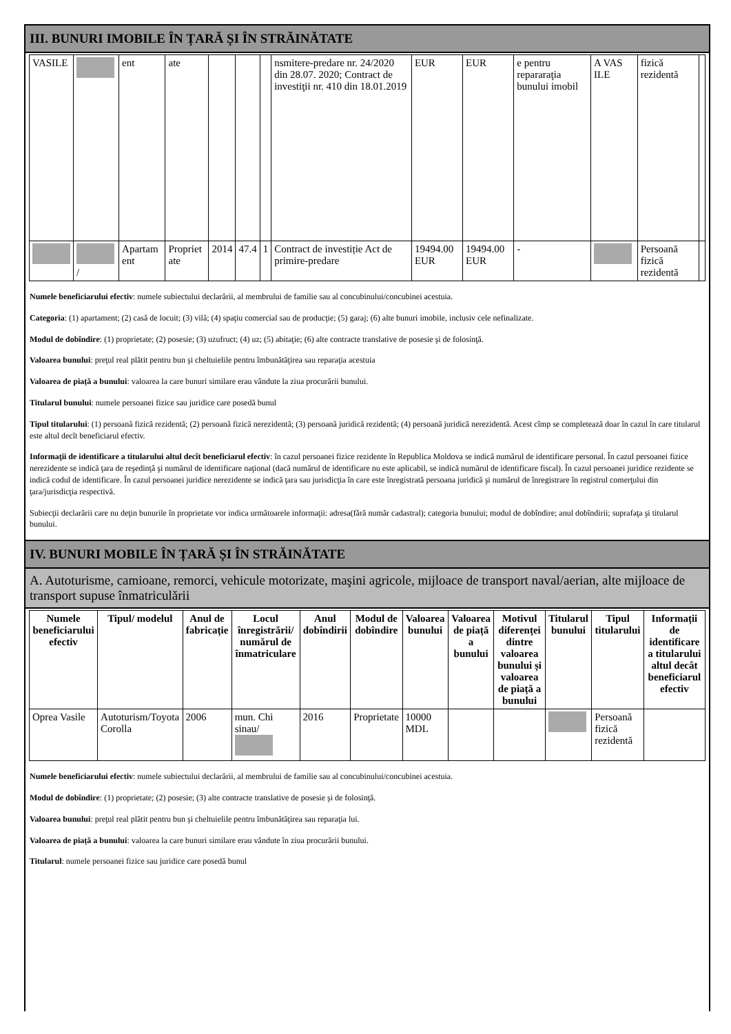III. BUNURI IMOBILE ÎN ȚARĂ ȘI ÎN STRĂINĂTATE
| VASILE | | ent | ate | | | | nsmitere-predare nr. 24/2020 din 28.07. 2020; Contract de investiţii nr. 410 din 18.01.2019 | EUR | EUR | e pentru repararaţia bunului imobil | A VAS ILE | fizică rezidentă | |
| | / | Apartam ent | Propriet ate | 2014 | 47.4 | 1 | Contract de investiție Act de primire-predare | 19494.00 EUR | 19494.00 EUR | - | | Persoană fizică rezidentă | |
Numele beneficiarului efectiv: numele subiectului declarării, al membrului de familie sau al concubinului/concubinei acestuia.
Categoria: (1) apartament; (2) casă de locuit; (3) vilă; (4) spaţiu comercial sau de producţie; (5) garaj; (6) alte bunuri imobile, inclusiv cele nefinalizate.
Modul de dobîndire: (1) proprietate; (2) posesie; (3) uzufruct; (4) uz; (5) abitaţie; (6) alte contracte translative de posesie şi de folosinţă.
Valoarea bunului: preţul real plătit pentru bun şi cheltuielile pentru îmbunătăţirea sau reparaţia acestuia
Valoarea de piață a bunului: valoarea la care bunuri similare erau vândute la ziua procurării bunului.
Titularul bunului: numele persoanei fizice sau juridice care posedă bunul
Tipul titularului: (1) persoană fizică rezidentă; (2) persoană fizică nerezidentă; (3) persoană juridică rezidentă; (4) persoană juridică nerezidentă. Acest cîmp se completează doar în cazul în care titularul este altul decît beneficiarul efectiv.
Informaţii de identificare a titularului altul decît beneficiarul efectiv: în cazul persoanei fizice rezidente în Republica Moldova se indică numărul de identificare personal. În cazul persoanei fizice nerezidente se indică ţara de reşedinţă şi numărul de identificare naţional (dacă numărul de identificare nu este aplicabil, se indică numărul de identificare fiscal). În cazul persoanei juridice rezidente se indică codul de identificare. În cazul persoanei juridice nerezidente se indică ţara sau jurisdicţia în care este înregistrată persoana juridică şi numărul de înregistrare în registrul comerţului din ţara/jurisdicţia respectivă.
Subiecţii declarării care nu deţin bunurile în proprietate vor indica următoarele informaţii: adresa(fără număr cadastral); categoria bunului; modul de dobîndire; anul dobîndirii; suprafaţa şi titularul bunului.
IV. BUNURI MOBILE ÎN ȚARĂ ȘI ÎN STRĂINĂTATE
A. Autoturisme, camioane, remorci, vehicule motorizate, maşini agricole, mijloace de transport naval/aerian, alte mijloace de transport supuse înmatriculării
| Numele beneficiarului efectiv | Tipul/ modelul | Anul de fabricație | Locul înregistrării/ numărul de înmatriculare | Anul dobîndirii | Modul de dobîndire | Valoarea bunului | Valoarea de piață a bunului | Motivul diferenței dintre valoarea bunului și valoarea de piață a bunului | Titularul bunului | Tipul titularului | Informații de identificare a titularului altul decât beneficiarul efectiv |
| --- | --- | --- | --- | --- | --- | --- | --- | --- | --- | --- | --- |
| Oprea Vasile | Autoturism/Toyota Corolla | 2006 | mun. Chi sinau/ | 2016 | Proprietate | 10000 MDL | | | | Persoană fizică rezidentă | |
Numele beneficiarului efectiv: numele subiectului declarării, al membrului de familie sau al concubinului/concubinei acestuia.
Modul de dobîndire: (1) proprietate; (2) posesie; (3) alte contracte translative de posesie şi de folosinţă.
Valoarea bunului: preţul real plătit pentru bun şi cheltuielile pentru îmbunătăţirea sau reparaţia lui.
Valoarea de piață a bunului: valoarea la care bunuri similare erau vândute în ziua procurării bunului.
Titularul: numele persoanei fizice sau juridice care posedă bunul